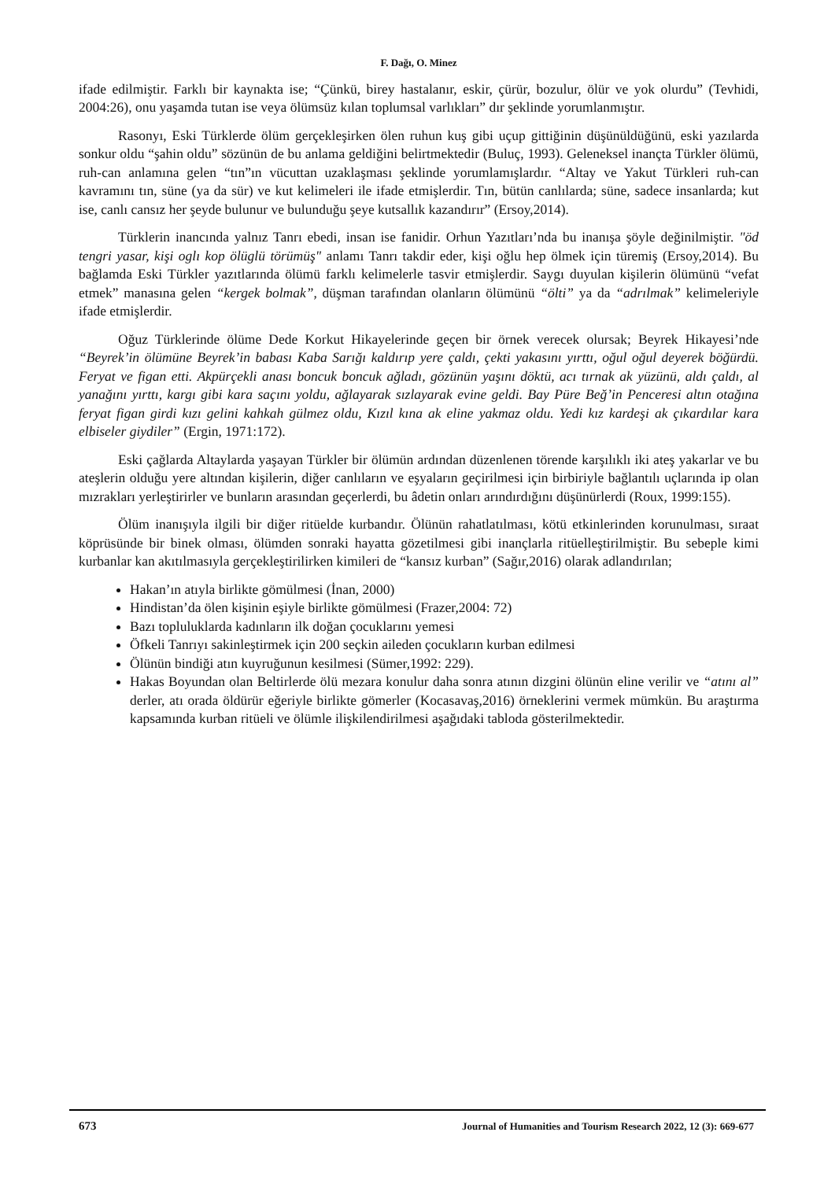F. Dağı, O. Minez
ifade edilmiştir. Farklı bir kaynakta ise; “Çünkü, birey hastalanır, eskir, çürür, bozulur, ölür ve yok olurdu” (Tevhidi, 2004:26), onu yaşamda tutan ise veya ölümsüz kılan toplumsal varlıkları” dır şeklinde yorumlanmıştır.
Rasonyı, Eski Türklerde ölüm gerçekleşirken ölen ruhun kuş gibi uçup gittiğinin düşünüldüğünü, eski yazılarda sonkur oldu “şahin oldu” sözünün de bu anlama geldiğini belirtmektedir (Buluç, 1993). Geleneksel inançta Türkler ölümü, ruh-can anlamına gelen “tın”ın vücuttan uzaklaşması şeklinde yorumlamışlardır. “Altay ve Yakut Türkleri ruh-can kavramını tın, süne (ya da sür) ve kut kelimeleri ile ifade etmişlerdir. Tın, bütün canlılarda; süne, sadece insanlarda; kut ise, canlı cansız her şeyde bulunur ve bulunduğu şeye kutsallık kazandırır” (Ersoy,2014).
Türklerin inancında yalnız Tanrı ebedi, insan ise fanidir. Orhun Yazıtları’nda bu inanışa şöyle değinilmiştir. "öd tengri yasar, kişi oglı kop ölüglü törümüş" anlamı Tanrı takdir eder, kişi oğlu hep ölmek için türemiş (Ersoy,2014). Bu bağlamda Eski Türkler yazıtlarında ölümü farklı kelimelerle tasvir etmişlerdir. Saygı duyulan kişilerin ölümünü “vefat etmek” manasına gelen “kergek bolmak”, düşman tarafından olanların ölümünü “ölti” ya da “adrılmak” kelimeleriyle ifade etmişlerdir.
Oğuz Türklerinde ölüme Dede Korkut Hikayelerinde geçen bir örnek verecek olursak; Beyrek Hikayesi’nde “Beyrek’in ölümüne Beyrek’in babası Kaba Sarığı kaldırıp yere çaldı, çekti yakasını yırttı, oğul oğul deyerek böğürdü. Feryat ve figan etti. Akpürçekli anası boncuk boncuk ağladı, gözünün yaşını döktü, acı tırnak ak yüzünü, aldı çaldı, al yanağını yırttı, kargı gibi kara saçını yoldu, ağlayarak sızlayarak evine geldi. Bay Püre Beğ’in Penceresi altın otağına feryat figan girdi kızı gelini kahkah gülmez oldu, Kızıl kına ak eline yakmaz oldu. Yedi kız kardeşi ak çıkardılar kara elbiseler giydiler” (Ergin, 1971:172).
Eski çağlarda Altaylarda yaşayan Türkler bir ölümün ardından düzenlenen törende karşılıklı iki ateş yakarlar ve bu ateşlerin olduğu yere altından kişilerin, diğer canlıların ve eşyaların geçirilmesi için birbiriyle bağlantılı uçlarında ip olan mızrakları yerleştirirler ve bunların arasından geçerlerdi, bu âdetin onları arındırdığını düşünürlerdi (Roux, 1999:155).
Ölüm inanışıyla ilgili bir diğer ritüelde kurbandır. Ölünün rahatlatılması, kötü etkinlerinden korunulması, sıraat köprüsünde bir binek olması, ölümden sonraki hayatta gözetilmesi gibi inançlarla ritüelleştirilmiştir. Bu sebeple kimi kurbanlar kan akıtılmasıyla gerçekleştirilirken kimileri de “kansız kurban” (Sağır,2016) olarak adlandırılan;
Hakan’ın atıyla birlikte gömülmesi (İnan, 2000)
Hindistan’da ölen kişinin eşiyle birlikte gömülmesi (Frazer,2004: 72)
Bazı topluluklarda kadınların ilk doğan çocuklarını yemesi
Öfkeli Tanrıyı sakinleştirmek için 200 seçkin aileden çocukların kurban edilmesi
Ölünün bindiği atın kuyruğunun kesilmesi (Sümer,1992: 229).
Hakas Boyundan olan Beltirlerde ölü mezara konulur daha sonra atının dizgini ölünün eline verilir ve “atını al” derler, atı orada öldürür eğeriyle birlikte gömerler (Kocasavaş,2016) örneklerini vermek mümkün. Bu araştırma kapsamında kurban ritüeli ve ölümle ilişkilendirilmesi aşağıdaki tabloda gösterilmektedir.
673 Journal of Humanities and Tourism Research 2022, 12 (3): 669-677